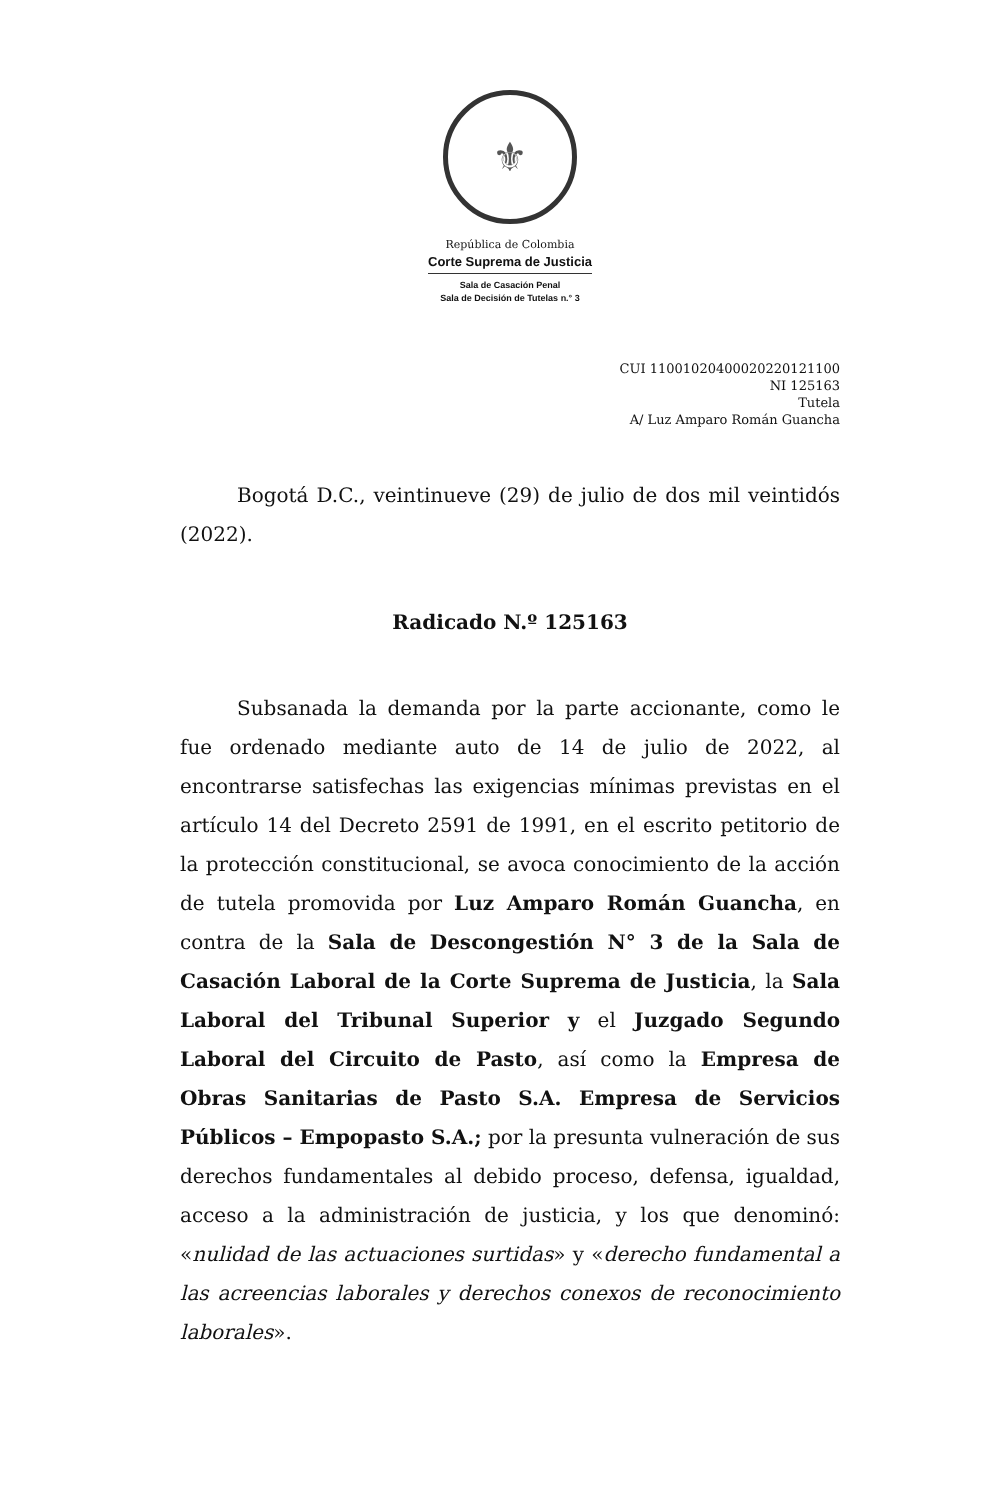⚜
República de Colombia
Corte Suprema de Justicia
Sala de Casación Penal
Sala de Decisión de Tutelas n.° 3
CUI 11001020400020220121100
NI 125163
Tutela
A/ Luz Amparo Román Guancha
Bogotá D.C., veintinueve (29) de julio de dos mil veintidós (2022).
Radicado N.º 125163
Subsanada la demanda por la parte accionante, como le fue ordenado mediante auto de 14 de julio de 2022, al encontrarse satisfechas las exigencias mínimas previstas en el artículo 14 del Decreto 2591 de 1991, en el escrito petitorio de la protección constitucional, se avoca conocimiento de la acción de tutela promovida por Luz Amparo Román Guancha, en contra de la Sala de Descongestión N° 3 de la Sala de Casación Laboral de la Corte Suprema de Justicia, la Sala Laboral del Tribunal Superior y el Juzgado Segundo Laboral del Circuito de Pasto, así como la Empresa de Obras Sanitarias de Pasto S.A. Empresa de Servicios Públicos – Empopasto S.A.; por la presunta vulneración de sus derechos fundamentales al debido proceso, defensa, igualdad, acceso a la administración de justicia, y los que denominó: «nulidad de las actuaciones surtidas» y «derecho fundamental a las acreencias laborales y derechos conexos de reconocimiento laborales».